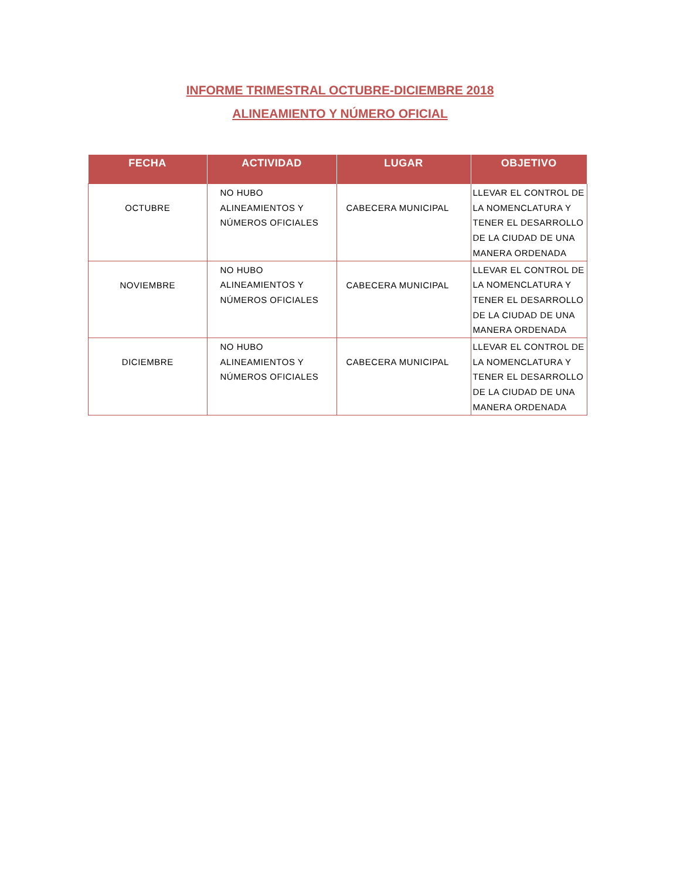INFORME TRIMESTRAL OCTUBRE-DICIEMBRE 2018
ALINEAMIENTO Y NÚMERO OFICIAL
| FECHA | ACTIVIDAD | LUGAR | OBJETIVO |
| --- | --- | --- | --- |
| OCTUBRE | NO HUBO ALINEAMIENTOS Y NÚMEROS OFICIALES | CABECERA MUNICIPAL | LLEVAR EL CONTROL DE LA NOMENCLATURA Y TENER EL DESARROLLO DE LA CIUDAD DE UNA MANERA ORDENADA |
| NOVIEMBRE | NO HUBO ALINEAMIENTOS Y NÚMEROS OFICIALES | CABECERA MUNICIPAL | LLEVAR EL CONTROL DE LA NOMENCLATURA Y TENER EL DESARROLLO DE LA CIUDAD DE UNA MANERA ORDENADA |
| DICIEMBRE | NO HUBO ALINEAMIENTOS Y NÚMEROS OFICIALES | CABECERA MUNICIPAL | LLEVAR EL CONTROL DE LA NOMENCLATURA Y TENER EL DESARROLLO DE LA CIUDAD DE UNA MANERA ORDENADA |